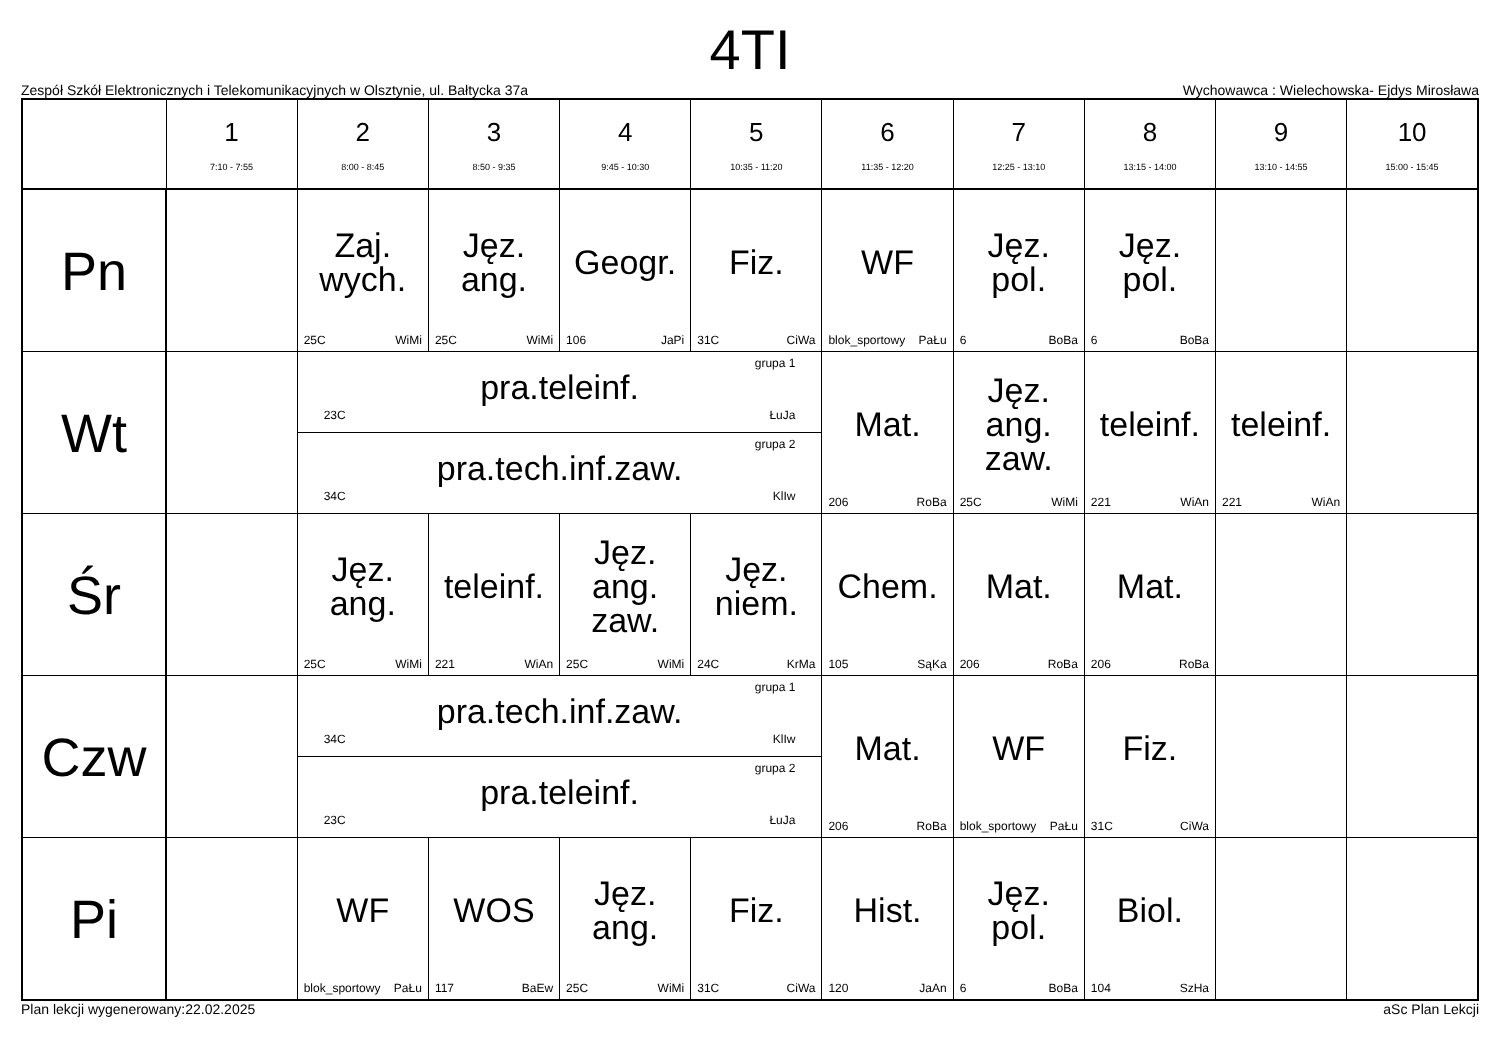4TI
Zespół Szkół Elektronicznych i Telekomunikacyjnych w Olsztynie, ul. Bałtycka 37a Wychowawca : Wielechowska- Ejdys Mirosława
| | 1 7:10 - 7:55 | 2 8:00 - 8:45 | 3 8:50 - 9:35 | 4 9:45 - 10:30 | 5 10:35 - 11:20 | 6 11:35 - 12:20 | 7 12:25 - 13:10 | 8 13:15 - 14:00 | 9 13:10 - 14:55 | 10 15:00 - 15:45 |
| --- | --- | --- | --- | --- | --- | --- | --- | --- | --- | --- |
| Pn | | Zaj. wych. 25C WiMi | Jęz. ang. 25C WiMi | Geogr. 106 JaPi | Fiz. 31C CiWa | WF blok_sportowy PaŁu | Jęz. pol. 6 BoBa | Jęz. pol. 6 BoBa | | |
| Wt | | grupa 1 pra.teleinf. 23C ŁuJa grupa 2 pra.tech.inf.zaw. 34C KlIw | | | | Mat. 206 RoBa | Jęz. ang. zaw. 25C WiMi | teleinf. 221 WiAn | teleinf. 221 WiAn | |
| Śr | | Jęz. ang. 25C WiMi | teleinf. 221 WiAn | Jęz. ang. zaw. 25C WiMi | Jęz. niem. 24C KrMa | Chem. 105 SąKa | Mat. 206 RoBa | Mat. 206 RoBa | | |
| Czw | | grupa 1 pra.tech.inf.zaw. 34C KlIw grupa 2 pra.teleinf. 23C ŁuJa | | | | Mat. 206 RoBa | WF blok_sportowy PaŁu | Fiz. 31C CiWa | | |
| Pi | | WF blok_sportowy PaŁu | WOS 117 BaEw | Jęz. ang. 25C WiMi | Fiz. 31C CiWa | Hist. 120 JaAn | Jęz. pol. 6 BoBa | Biol. 104 SzHa | | |
Plan lekcji wygenerowany:22.02.2025 aSc Plan Lekcji